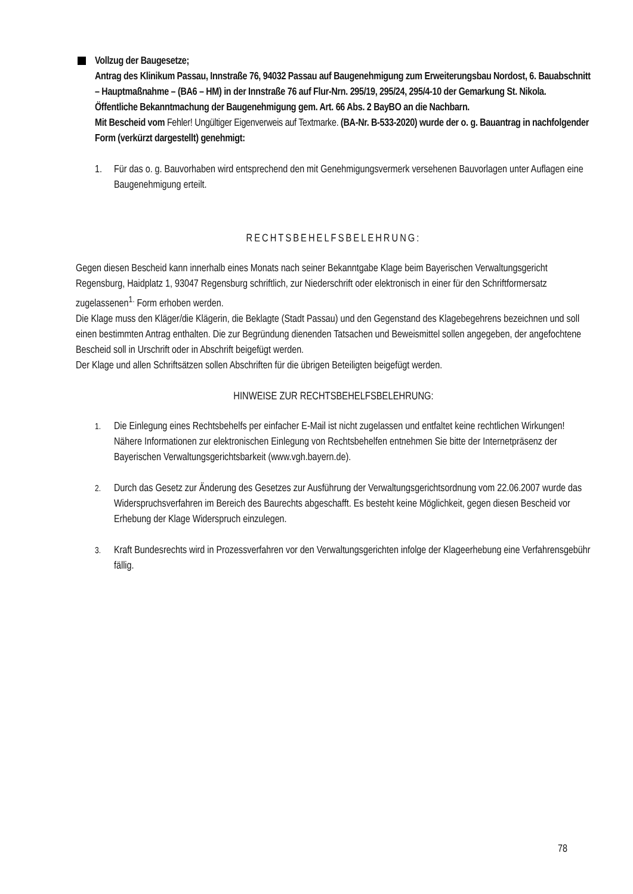Vollzug der Baugesetze;
Antrag des Klinikum Passau, Innstraße 76, 94032 Passau auf Baugenehmigung zum Erweiterungsbau Nordost, 6. Bauabschnitt – Hauptmaßnahme – (BA6 – HM) in der Innstraße 76 auf Flur-Nrn. 295/19, 295/24, 295/4-10 der Gemarkung St. Nikola.
Öffentliche Bekanntmachung der Baugenehmigung gem. Art. 66 Abs. 2 BayBO an die Nachbarn.
Mit Bescheid vom Fehler! Ungültiger Eigenverweis auf Textmarke. (BA-Nr. B-533-2020) wurde der o. g. Bauantrag in nachfolgender Form (verkürzt dargestellt) genehmigt:
1. Für das o. g. Bauvorhaben wird entsprechend den mit Genehmigungsvermerk versehenen Bauvorlagen unter Auflagen eine Baugenehmigung erteilt.
RECHTSBEHELFSBELEHRUNG:
Gegen diesen Bescheid kann innerhalb eines Monats nach seiner Bekanntgabe Klage beim Bayerischen Verwaltungsgericht Regensburg, Haidplatz 1, 93047 Regensburg schriftlich, zur Niederschrift oder elektronisch in einer für den Schriftformersatz zugelassenen<sup>1.</sup> Form erhoben werden.
Die Klage muss den Kläger/die Klägerin, die Beklagte (Stadt Passau) und den Gegenstand des Klagebegehrens bezeichnen und soll einen bestimmten Antrag enthalten. Die zur Begründung dienenden Tatsachen und Beweismittel sollen angegeben, der angefochtene Bescheid soll in Urschrift oder in Abschrift beigefügt werden.
Der Klage und allen Schriftsätzen sollen Abschriften für die übrigen Beteiligten beigefügt werden.
HINWEISE ZUR RECHTSBEHELFSBELEHRUNG:
<sup>1.</sup> Die Einlegung eines Rechtsbehelfs per einfacher E-Mail ist nicht zugelassen und entfaltet keine rechtlichen Wirkungen! Nähere Informationen zur elektronischen Einlegung von Rechtsbehelfen entnehmen Sie bitte der Internetpräsenz der Bayerischen Verwaltungsgerichtsbarkeit (www.vgh.bayern.de).
<sup>2.</sup> Durch das Gesetz zur Änderung des Gesetzes zur Ausführung der Verwaltungsgerichtsordnung vom 22.06.2007 wurde das Widerspruchsverfahren im Bereich des Baurechts abgeschafft. Es besteht keine Möglichkeit, gegen diesen Bescheid vor Erhebung der Klage Widerspruch einzulegen.
<sup>3.</sup> Kraft Bundesrechts wird in Prozessverfahren vor den Verwaltungsgerichten infolge der Klageerhebung eine Verfahrensgebühr fällig.
78